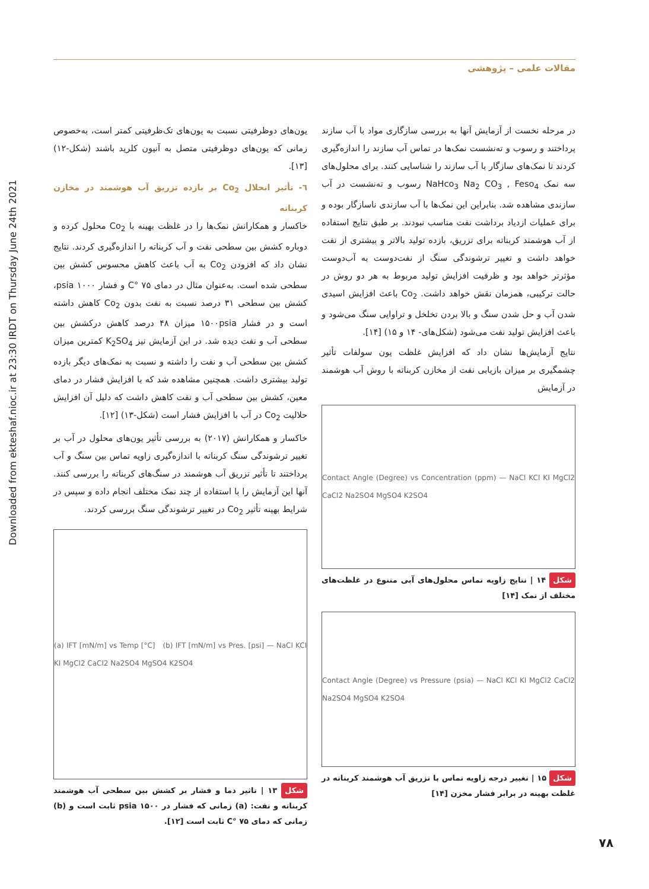Downloaded from ekteshaf.nioc.ir at 23:30 IRDT on Thursday June 24th 2021
مقالات علمی – پژوهشی
یون‌های دوظرفیتی نسبت به یون‌های تک‌ظرفیتی کمتر است، به‌خصوص زمانی که یون‌های دوظرفیتی متصل به آنیون کلرید باشند (شکل-۱۲) [۱۳].
٦- تأثیر انحلال Co<sub>2</sub> بر بازده تزریق آب هوشمند در مخازن کربناته
خاکسار و همکارانش نمک‌ها را در غلظت بهینه با Co<sub>2</sub> محلول کرده و دوباره کشش بین سطحی نفت و آب کربناته را اندازه‌گیری کردند. نتایج نشان داد که افزودن Co<sub>2</sub> به آب باعث کاهش محسوس کشش بین سطحی شده است. به‌عنوان مثال در دمای ۷۵ °C و فشار psia ۱۰۰۰، کشش بین سطحی ۳۱ درصد نسبت به نفت بدون Co<sub>2</sub> کاهش داشته است و در فشار ۱۵۰۰psia میزان ۴۸ درصد کاهش درکشش بین سطحی آب و نفت دیده شد. در این آزمایش نیز K<sub>2</sub>SO<sub>4</sub> کمترین میزان کشش بین سطحی آب و نفت را داشته و نسبت به نمک‌های دیگر بازده تولید بیشتری داشت. همچنین مشاهده شد که با افزایش فشار در دمای معین، کشش بین سطحی آب و نفت کاهش داشت که دلیل آن افزایش حلالیت Co<sub>2</sub> در آب با افزایش فشار است (شکل-۱۳) [۱۲].
خاکسار و همکارانش (۲۰۱۷) به بررسی تأثیر یون‌های محلول در آب بر تغییر ترشوندگی سنگ کربناته با اندازه‌گیری زاویه تماس بین سنگ و آب پرداختند تا تأثیر تزریق آب هوشمند در سنگ‌های کربناته را بررسی کنند. آنها این آزمایش را با استفاده از چند نمک مختلف انجام داده و سپس در شرایط بهینه تأثیر Co<sub>2</sub> در تغییر ترشوندگی سنگ بررسی کردند.
(a) IFT [mN/m] vs Temp [°C] (b) IFT [mN/m] vs Pres. [psi] — NaCl KCl KI MgCl2 CaCl2 Na2SO4 MgSO4 K2SO4
شکل ۱۳ | تاثیر دما و فشار بر کشش بین سطحی آب هوشمند کربناته و نفت: (a) زمانی که فشار در psia ۱۵۰۰ ثابت است و (b) زمانی که دمای ۷۵ °C ثابت است [۱۲].
در مرحله نخست از آزمایش آنها به بررسی سازگاری مواد با آب سازند پرداختند و رسوب و ته‌نشست نمک‌ها در تماس آب سازند را اندازه‌گیری کردند تا نمک‌های سازگار با آب سازند را شناسایی کنند. برای محلول‌های سه نمک NaHco<sub>3</sub> Na<sub>2</sub> CO<sub>3</sub> , Feso<sub>4</sub> رسوب و ته‌نشست در آب سازندی مشاهده شد. بنابراین این نمک‌ها با آب سازندی ناسازگار بوده و برای عملیات ازدیاد برداشت نفت مناسب نبودند. بر طبق نتایج استفاده از آب هوشمند کربناته برای تزریق، بازده تولید بالاتر و بیشتری از نفت خواهد داشت و تغییر ترشوندگی سنگ از نفت‌دوست به آب‌دوست مؤثرتر خواهد بود و ظرفیت افزایش تولید مربوط به هر دو روش در حالت ترکیبی، همزمان نقش خواهد داشت. Co<sub>2</sub> باعث افزایش اسیدی شدن آب و حل شدن سنگ و بالا بردن تخلخل و تراوایی سنگ می‌شود و باعث افزایش تولید نفت می‌شود (شکل‌های- ۱۴ و ۱۵) [۱۴].
نتایج آزمایش‌ها نشان داد که افزایش غلظت یون سولفات تأثیر چشمگیری بر میزان بازیابی نفت از مخازن کربناته با روش آب هوشمند در آزمایش
Contact Angle (Degree) vs Concentration (ppm) — NaCl KCl KI MgCl2 CaCl2 Na2SO4 MgSO4 K2SO4
شکل ۱۴ | نتایج زاویه تماس محلول‌های آبی متنوع در غلظت‌های مختلف از نمک [۱۴]
Contact Angle (Degree) vs Pressure (psia) — NaCl KCl KI MgCl2 CaCl2 Na2SO4 MgSO4 K2SO4
شکل ۱۵ | تغییر درجه زاویه تماس با تزریق آب هوشمند کربناته در غلظت بهینه در برابر فشار مخزن [۱۴]
۷۸